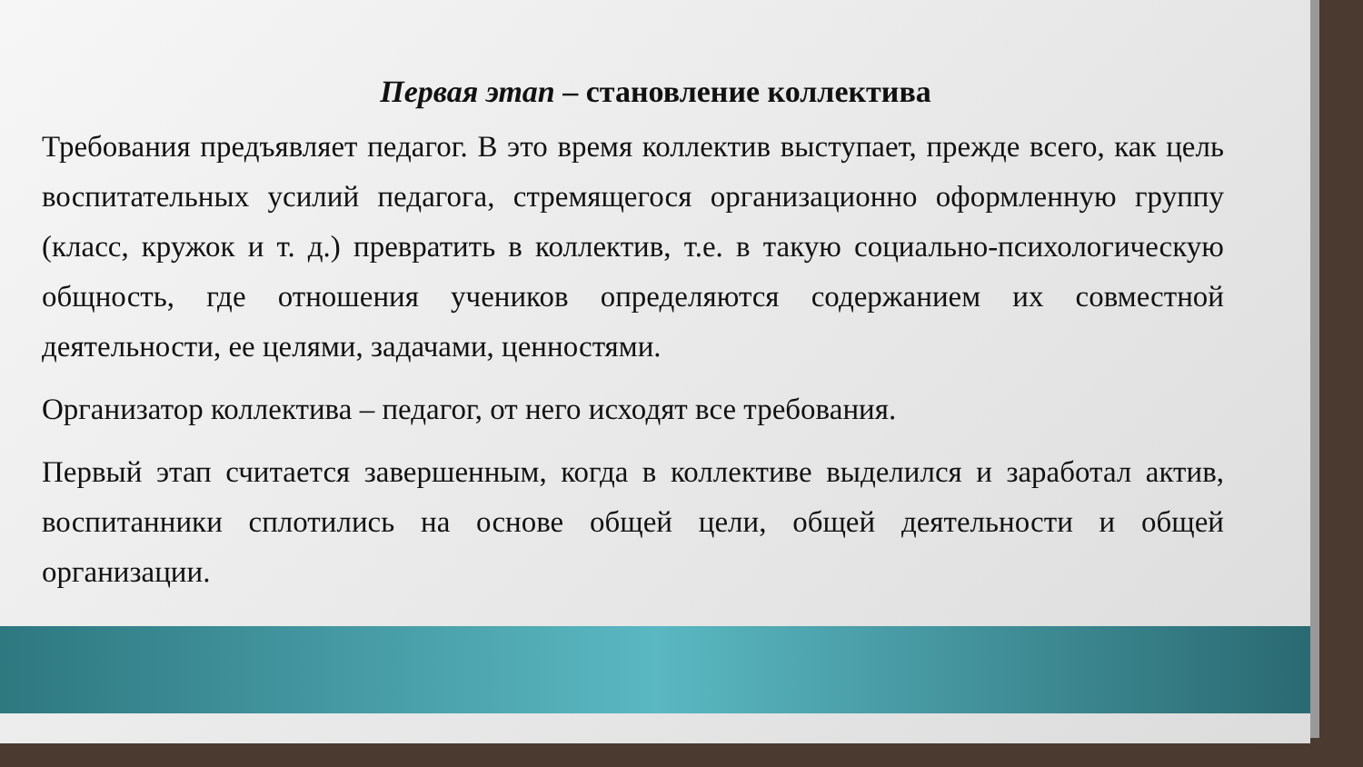Первая этап – становление коллектива
Требования предъявляет педагог. В это время коллектив выступает, прежде всего, как цель воспитательных усилий педагога, стремящегося организационно оформленную группу (класс, кружок и т. д.) превратить в коллектив, т.е. в такую социально-психологическую общность, где отношения учеников определяются содержанием их совместной деятельности, ее целями, задачами, ценностями.
Организатор коллектива – педагог, от него исходят все требования.
Первый этап считается завершенным, когда в коллективе выделился и заработал актив, воспитанники сплотились на основе общей цели, общей деятельности и общей организации.